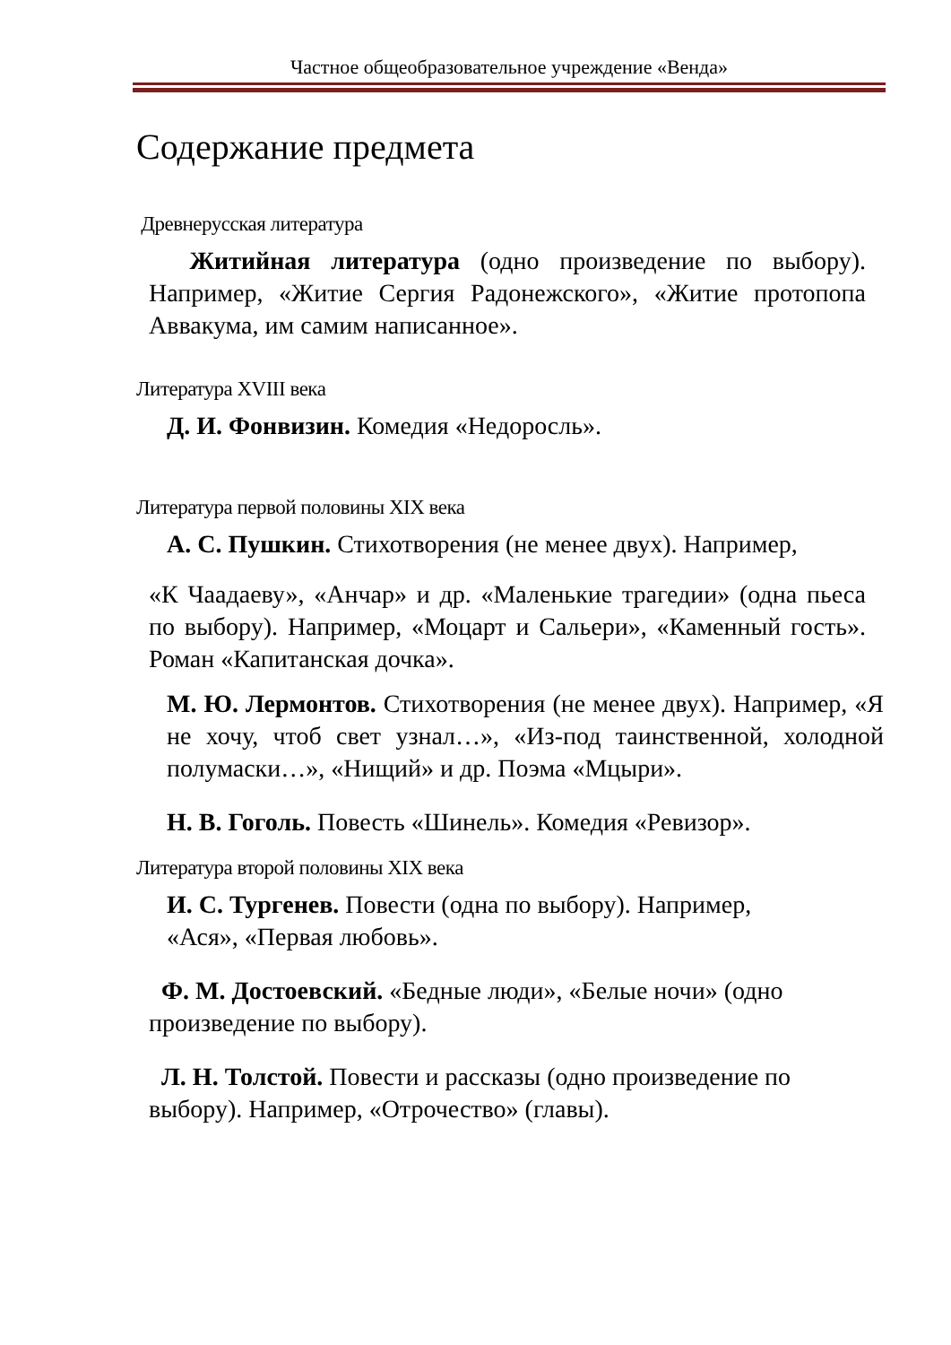Частное общеобразовательное учреждение «Венда»
Содержание предмета
Древнерусская литература
Житийная литература (одно произведение по выбору). Например, «Житие Сергия Радонежского», «Житие протопопа Аввакума, им самим написанное».
Литература XVIII века
Д. И. Фонвизин. Комедия «Недоросль».
Литература первой половины XIX века
А. С. Пушкин. Стихотворения (не менее двух). Например,
«К Чаадаеву», «Анчар» и др. «Маленькие трагедии» (одна пьеса по выбору). Например, «Моцарт и Сальери», «Каменный гость». Роман «Капитанская дочка».
М. Ю. Лермонтов. Стихотворения (не менее двух). Например, «Я не хочу, чтоб свет узнал…», «Из-под таинственной, холодной полумаски…», «Нищий» и др. Поэма «Мцыри».
Н. В. Гоголь. Повесть «Шинель». Комедия «Ревизор».
Литература второй половины XIX века
И. С. Тургенев. Повести (одна по выбору). Например,
«Ася», «Первая любовь».
Ф. М. Достоевский. «Бедные люди», «Белые ночи» (одно произведение по выбору).
Л. Н. Толстой. Повести и рассказы (одно произведение по выбору). Например, «Отрочество» (главы).